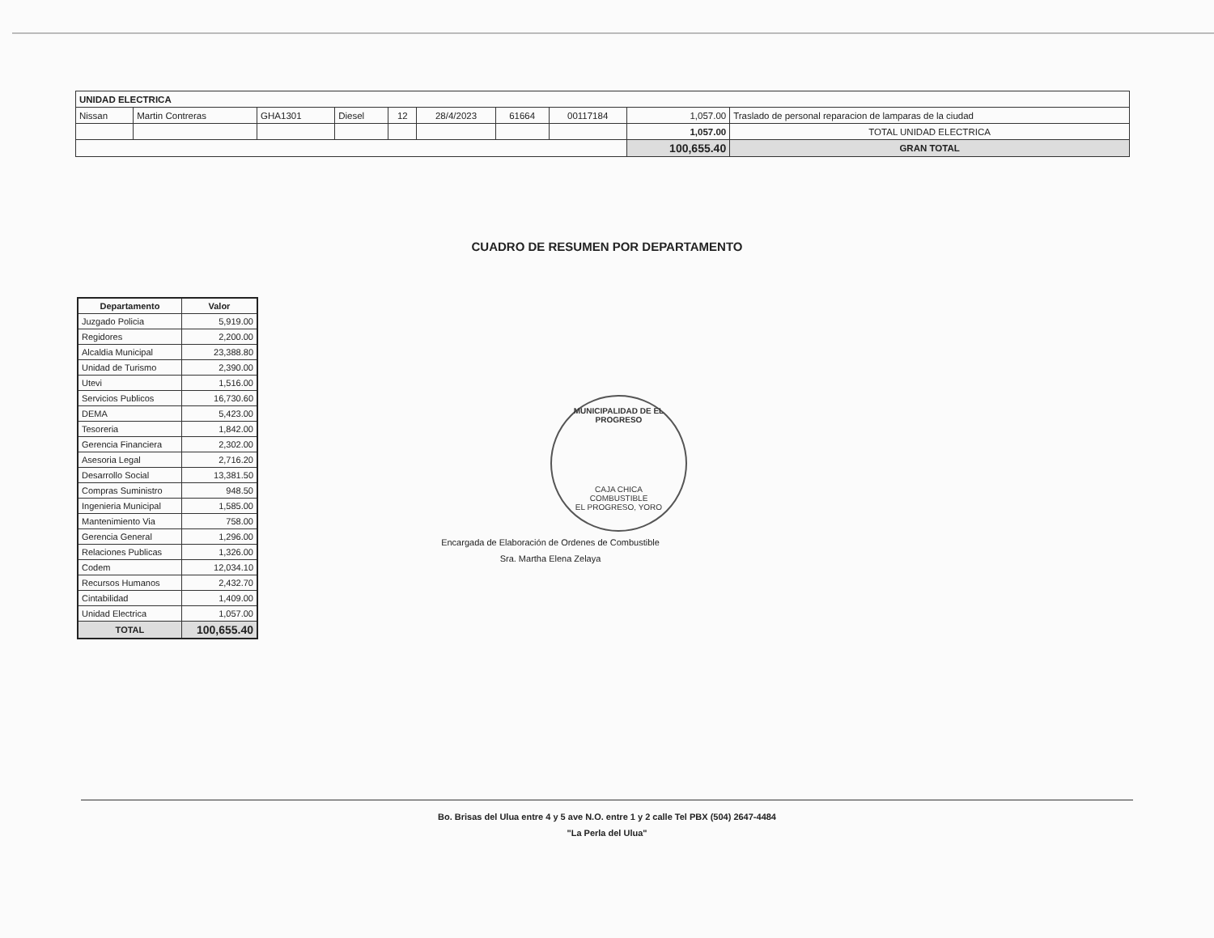| UNIDAD ELECTRICA | | | | | | | | | |
| Nissan | Martin Contreras | GHA1301 | Diesel | 12 | 28/4/2023 | 61664 | 00117184 | 1,057.00 | Traslado de personal reparacion de lamparas de la ciudad |
| | | | | | | | | 1,057.00 | TOTAL UNIDAD ELECTRICA |
| | | | | | | | | 100,655.40 | GRAN TOTAL |
CUADRO DE RESUMEN POR DEPARTAMENTO
| Departamento | Valor |
| --- | --- |
| Juzgado Policia | 5,919.00 |
| Regidores | 2,200.00 |
| Alcaldia Municipal | 23,388.80 |
| Unidad de Turismo | 2,390.00 |
| Utevi | 1,516.00 |
| Servicios Publicos | 16,730.60 |
| DEMA | 5,423.00 |
| Tesoreria | 1,842.00 |
| Gerencia Financiera | 2,302.00 |
| Asesoria Legal | 2,716.20 |
| Desarrollo Social | 13,381.50 |
| Compras Suministro | 948.50 |
| Ingenieria Municipal | 1,585.00 |
| Mantenimiento Via | 758.00 |
| Gerencia General | 1,296.00 |
| Relaciones Publicas | 1,326.00 |
| Codem | 12,034.10 |
| Recursos Humanos | 2,432.70 |
| Cintabilidad | 1,409.00 |
| Unidad Electrica | 1,057.00 |
| TOTAL | 100,655.40 |
MUNICIPALIDAD DE EL PROGRESO
CAJA CHICA
COMBUSTIBLE
EL PROGRESO, YORO
Encargada de Elaboración de Ordenes de Combustible
Sra. Martha Elena Zelaya
Bo. Brisas del Ulua entre 4 y 5 ave N.O. entre 1 y 2 calle Tel PBX (504) 2647-4484
"La Perla del Ulua"